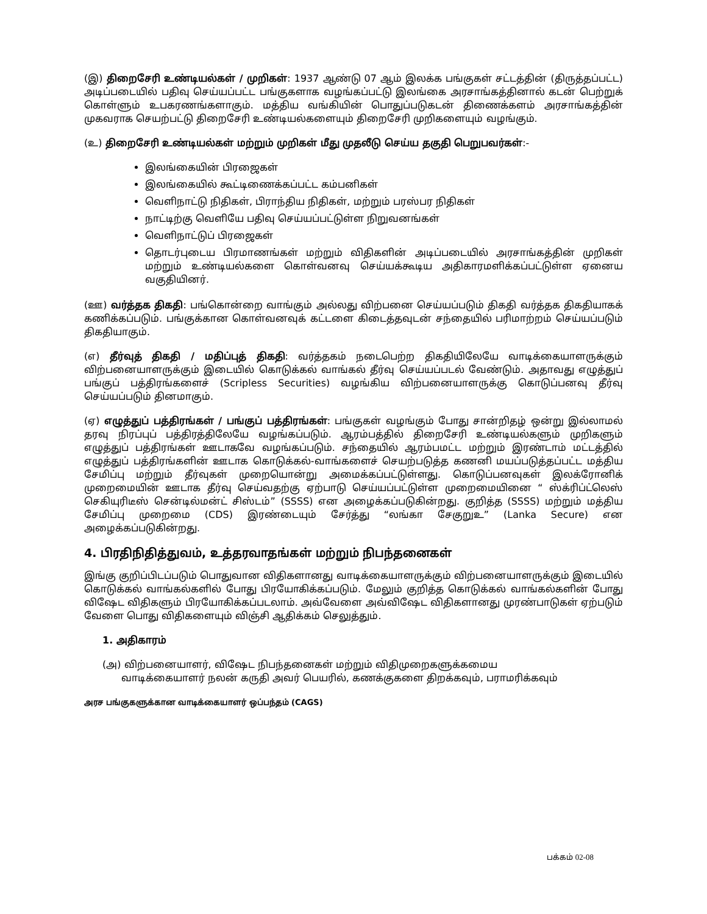(இ) திறைசேரி உண்டியல்கள் / முறிகள்: 1937 ஆண்டு 07 ஆம் இலக்க பங்குகள் சட்டத்தின் (திருத்தப்பட்ட) அடிப்படையில் பதிவு செய்யப்பட்ட பங்குகளாக வழங்கப்பட்டு இலங்கை அரசாங்கத்தினால் கடன் பெற்றுக் கொள்ளும் உபகரணங்களாகும். மத்திய வங்கியின் பொதுப்படுகடன் திணைக்களம் அரசாங்கத்தின் முகவராக செயற்பட்டு திறைசேரி உண்டியல்களையும் திறைசேரி முறிகளையும் வழங்கும்.
(உ) திறைசேரி உண்டியல்கள் மற்றும் முறிகள் மீது முதலீடு செய்ய தகுதி பெறுபவர்கள்:-
இலங்கையின் பிரஜைகள்
இலங்கையில் கூட்டிணைக்கப்பட்ட கம்பனிகள்
வெளிநாட்டு நிதிகள், பிராந்திய நிதிகள், மற்றும் பரஸ்பர நிதிகள்
நாட்டிற்கு வெளியே பதிவு செய்யப்பட்டுள்ள நிறுவனங்கள்
வெளிநாட்டுப் பிரஜைகள்
தொடர்புடைய பிரமாணங்கள் மற்றும் விதிகளின் அடிப்படையில் அரசாங்கத்தின் முறிகள் மற்றும் உண்டியல்களை கொள்வனவு செய்யக்கூடிய அதிகாரமளிக்கப்பட்டுள்ள ஏனைய வகுதியினர்.
(ஊ) வர்த்தக திகதி: பங்கொன்றை வாங்கும் அல்லது விற்பனை செய்யப்படும் திகதி வர்த்தக திகதியாகக் கணிக்கப்படும். பங்குக்கான கொள்வனவுக் கட்டளை கிடைத்தவுடன் சந்தையில் பரிமாற்றம் செய்யப்படும் திகதியாகும்.
(எ) தீர்வுத் திகதி / மதிப்புத் திகதி: வர்த்தகம் நடைபெற்ற திகதியிலேயே வாடிக்கையாளருக்கும் விற்பனையாளருக்கும் இடையில் கொடுக்கல் வாங்கல் தீர்வு செய்யப்படல் வேண்டும். அதாவது எழுத்துப் பங்குப் பத்திரங்களைச் (Scripless Securities) வழங்கிய விற்பனையாளருக்கு கொடுப்பனவு தீர்வு செய்யப்படும் தினமாகும்.
(ஏ) எழுத்துப் பத்திரங்கள் / பங்குப் பத்திரங்கள்: பங்குகள் வழங்கும் போது சான்றிதழ் ஒன்று இல்லாமல் தரவு நிரப்புப் பத்திரத்திலேயே வழங்கப்படும். ஆரம்பத்தில் திறைசேரி உண்டியல்களும் முறிகளும் எழுத்துப் பத்திரங்கள் ஊடாகவே வழங்கப்படும். சந்தையில் ஆரம்பமட்ட மற்றும் இரண்டாம் மட்டத்தில் எழுத்துப் பத்திரங்களின் ஊடாக கொடுக்கல்-வாங்களைச் செயற்படுத்த கணனி மயப்படுத்தப்பட்ட மத்திய சேமிப்பு மற்றும் தீர்வுகள் முறையொன்று அமைக்கப்பட்டுள்ளது. கொடுப்பனவுகள் இலக்ரோனிக் முறைமையின் ஊடாக தீர்வு செய்வதற்கு ஏற்பாடு செய்யப்பட்டுள்ள முறைமையினை “ ஸ்க்ரிப்ட்லெஸ் செகியுரிடீஸ் சென்டில்மன்ட் சிஸ்டம்” (SSSS) என அழைக்கப்படுகின்றது. குறித்த (SSSS) மற்றும் மத்திய சேமிப்பு முறைமை (CDS) இரண்டையும் சேர்த்து “லங்கா சேகுறுஉ” (Lanka Secure) என அழைக்கப்படுகின்றது.
4. பிரதிநிதித்துவம், உத்தரவாதங்கள் மற்றும் நிபந்தனைகள்
இங்கு குறிப்பிடப்படும் பொதுவான விதிகளானது வாடிக்கையாளருக்கும் விற்பனையாளருக்கும் இடையில் கொடுக்கல் வாங்கல்களில் போது பிரயோகிக்கப்படும். மேலும் குறித்த கொடுக்கல் வாங்கல்களின் போது விஷேட விதிகளும் பிரயோகிக்கப்படலாம். அவ்வேளை அவ்விஷேட விதிகளானது முரண்பாடுகள் ஏற்படும் வேளை பொது விதிகளையும் விஞ்சி ஆதிக்கம் செலுத்தும்.
1. அதிகாரம்
(அ) விற்பனையாளர், விஷேட நிபந்தனைகள் மற்றும் விதிமுறைகளுக்கமைய
வாடிக்கையாளர் நலன் கருதி அவர் பெயரில், கணக்குகளை திறக்கவும், பராமரிக்கவும்
அரச பங்குகளுக்கான வாடிக்கையாளர் ஒப்பந்தம் (CAGS)
பக்கம் 02-08